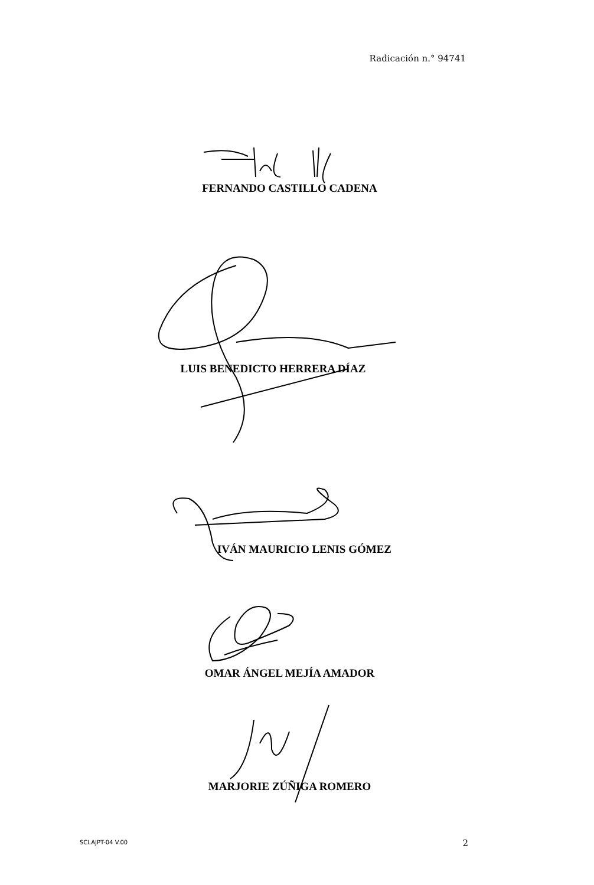Radicación n.° 94741
FERNANDO CASTILLO CADENA
LUIS BENEDICTO HERRERA DÍAZ
IVÁN MAURICIO LENIS GÓMEZ
OMAR ÁNGEL MEJÍA AMADOR
MARJORIE ZÚÑIGA ROMERO
SCLAJPT-04 V.00 2